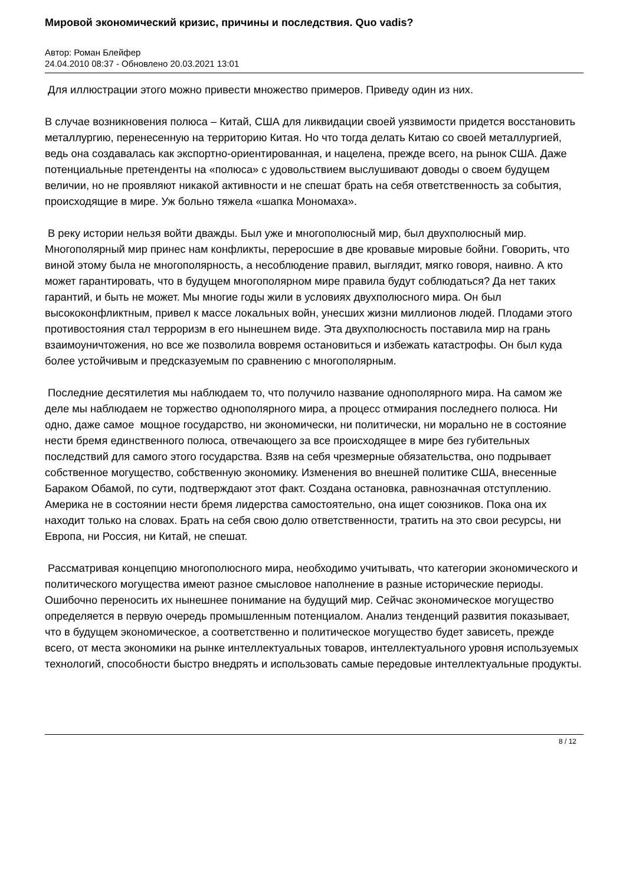Мировой экономический кризис, причины и последствия. Quo vadis?
Автор: Роман Блейфер
24.04.2010 08:37 - Обновлено 20.03.2021 13:01
Для иллюстрации этого можно привести множество примеров. Приведу один из них.
В случае возникновения полюса – Китай, США для ликвидации своей уязвимости придется восстановить металлургию, перенесенную на территорию Китая. Но что тогда делать Китаю со своей металлургией, ведь она создавалась как экспортно-ориентированная, и нацелена, прежде всего, на рынок США. Даже потенциальные претенденты на «полюса» с удовольствием выслушивают доводы о своем будущем величии, но не проявляют никакой активности и не спешат брать на себя ответственность за события, происходящие в мире. Уж больно тяжела «шапка Мономаха».
В реку истории нельзя войти дважды. Был уже и многополюсный мир, был двухполюсный мир. Многополярный мир принес нам конфликты, переросшие в две кровавые мировые бойни. Говорить, что виной этому была не многополярность, а несоблюдение правил, выглядит, мягко говоря, наивно. А кто может гарантировать, что в будущем многополярном мире правила будут соблюдаться? Да нет таких гарантий, и быть не может. Мы многие годы жили в условиях двухполюсного мира. Он был высококонфликтным, привел к массе локальных войн, унесших жизни миллионов людей. Плодами этого противостояния стал терроризм в его нынешнем виде. Эта двухполюсность поставила мир на грань взаимоуничтожения, но все же позволила вовремя остановиться и избежать катастрофы. Он был куда более устойчивым и предсказуемым по сравнению с многополярным.
Последние десятилетия мы наблюдаем то, что получило название однополярного мира. На самом же деле мы наблюдаем не торжество однополярного мира, а процесс отмирания последнего полюса. Ни одно, даже самое мощное государство, ни экономически, ни политически, ни морально не в состояние нести бремя единственного полюса, отвечающего за все происходящее в мире без губительных последствий для самого этого государства. Взяв на себя чрезмерные обязательства, оно подрывает собственное могущество, собственную экономику. Изменения во внешней политике США, внесенные Бараком Обамой, по сути, подтверждают этот факт. Создана остановка, равнозначная отступлению. Америка не в состоянии нести бремя лидерства самостоятельно, она ищет союзников. Пока она их находит только на словах. Брать на себя свою долю ответственности, тратить на это свои ресурсы, ни Европа, ни Россия, ни Китай, не спешат.
Рассматривая концепцию многополюсного мира, необходимо учитывать, что категории экономического и политического могущества имеют разное смысловое наполнение в разные исторические периоды. Ошибочно переносить их нынешнее понимание на будущий мир. Сейчас экономическое могущество определяется в первую очередь промышленным потенциалом. Анализ тенденций развития показывает, что в будущем экономическое, а соответственно и политическое могущество будет зависеть, прежде всего, от места экономики на рынке интеллектуальных товаров, интеллектуального уровня используемых технологий, способности быстро внедрять и использовать самые передовые интеллектуальные продукты.
8 / 12